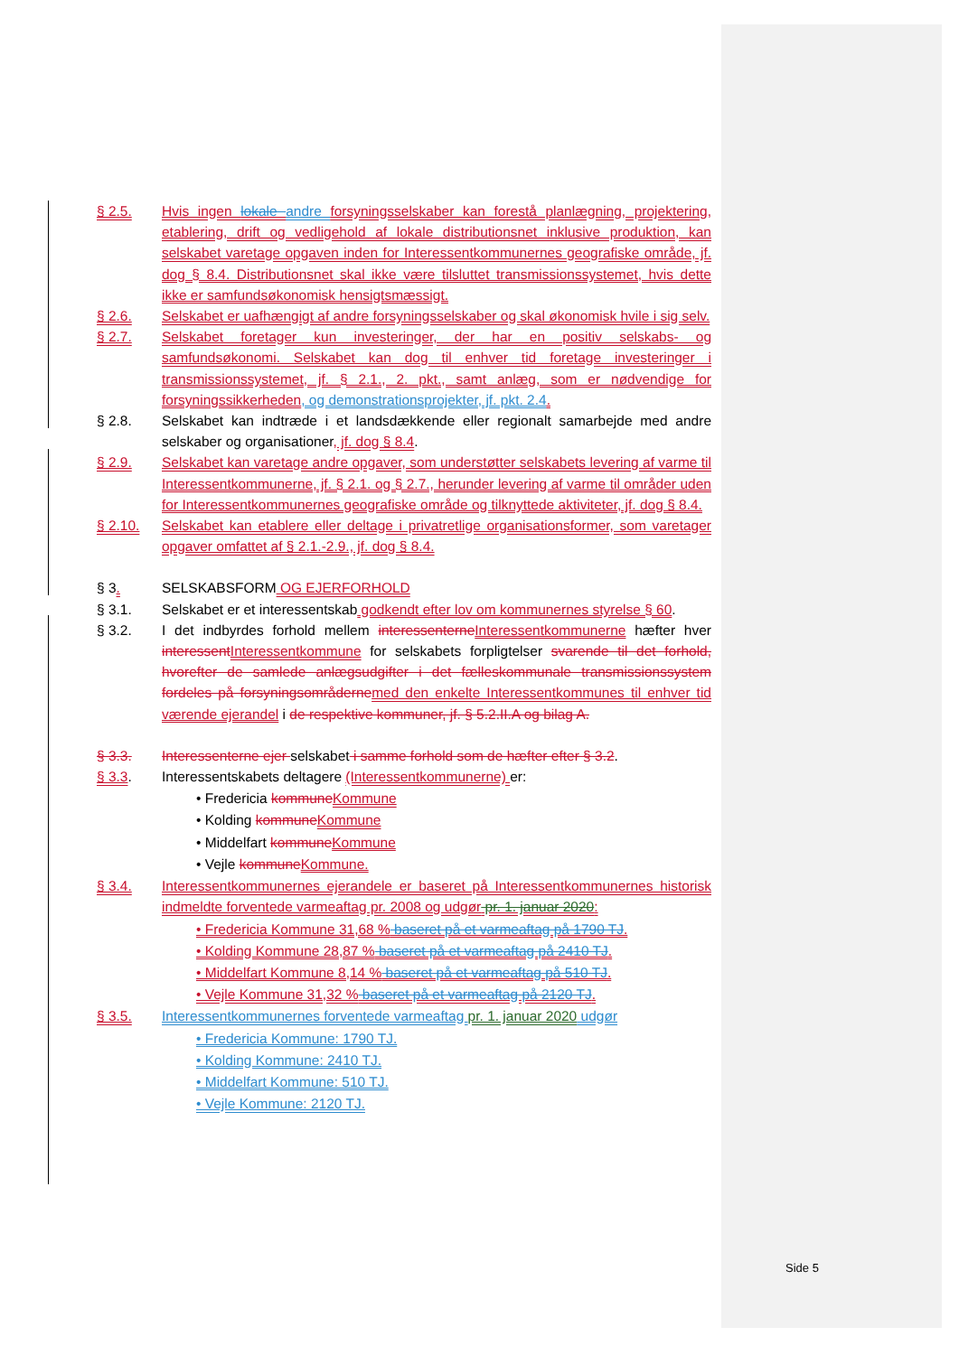§ 2.5. Hvis ingen lokale andre forsyningsselskaber kan forestå planlægning, projektering, etablering, drift og vedligehold af lokale distributionsnet inklusive produktion, kan selskabet varetage opgaven inden for Interessentkommunernes geografiske område, jf. dog § 8.4. Distributionsnet skal ikke være tilsluttet transmissionssystemet, hvis dette ikke er samfundsøkonomisk hensigtsmæssigt.
§ 2.6. Selskabet er uafhængigt af andre forsyningsselskaber og skal økonomisk hvile i sig selv.
§ 2.7. Selskabet foretager kun investeringer, der har en positiv selskabs- og samfundsøkonomi. Selskabet kan dog til enhver tid foretage investeringer i transmissionssystemet, jf. § 2.1., 2. pkt., samt anlæg, som er nødvendige for forsyningssikkerheden, og demonstrationsprojekter, jf. pkt. 2.4.
§ 2.8. Selskabet kan indtræde i et landsdækkende eller regionalt samarbejde med andre selskaber og organisationer, jf. dog § 8.4.
§ 2.9. Selskabet kan varetage andre opgaver, som understøtter selskabets levering af varme til Interessentkommunerne, jf. § 2.1. og § 2.7., herunder levering af varme til områder uden for Interessentkommunernes geografiske område og tilknyttede aktiviteter, jf. dog § 8.4.
§ 2.10. Selskabet kan etablere eller deltage i privatretlige organisationsformer, som varetager opgaver omfattet af § 2.1.-2.9., jf. dog § 8.4.
§ 3. SELSKABSFORM OG EJERFORHOLD
§ 3.1. Selskabet er et interessentskab godkendt efter lov om kommunernes styrelse § 60.
§ 3.2. I det indbyrdes forhold mellem interessenterne Interessentkommunerne hæfter hver interessent Interessentkommune for selskabets forpligtelser svarende til det forhold, hvorefter de samlede anlægsudgifter i det fælleskommunale transmissionssystem fordeles på forsyningsområderne med den enkelte Interessentkommunes til enhver tid værende ejerandel i de respektive kommuner, jf. § 5.2.II.A og bilag A.
§ 3.3. Interessenterne ejer selskabet i samme forhold som de hæfter efter § 3.2.
§ 3.3. Interessentskabets deltagere (Interessentkommunerne) er:
• Fredericia kommune Kommune
• Kolding kommune Kommune
• Middelfart kommune Kommune
• Vejle kommune Kommune.
§ 3.4. Interessentkommunernes ejerandele er baseret på Interessentkommunernes historisk indmeldte forventede varmeaftag pr. 2008 og udgør pr. 1. januar 2020:
• Fredericia Kommune 31,68 % baseret på et varmeaftag på 1790 TJ.
• Kolding Kommune 28,87 % baseret på et varmeaftag på 2410 TJ.
• Middelfart Kommune 8,14 % baseret på et varmeaftag på 510 TJ.
• Vejle Kommune 31,32 % baseret på et varmeaftag på 2120 TJ.
§ 3.5. Interessentkommunernes forventede varmeaftag pr. 1. januar 2020 udgør
• Fredericia Kommune: 1790 TJ.
• Kolding Kommune: 2410 TJ.
• Middelfart Kommune: 510 TJ.
• Vejle Kommune: 2120 TJ.
Side 5